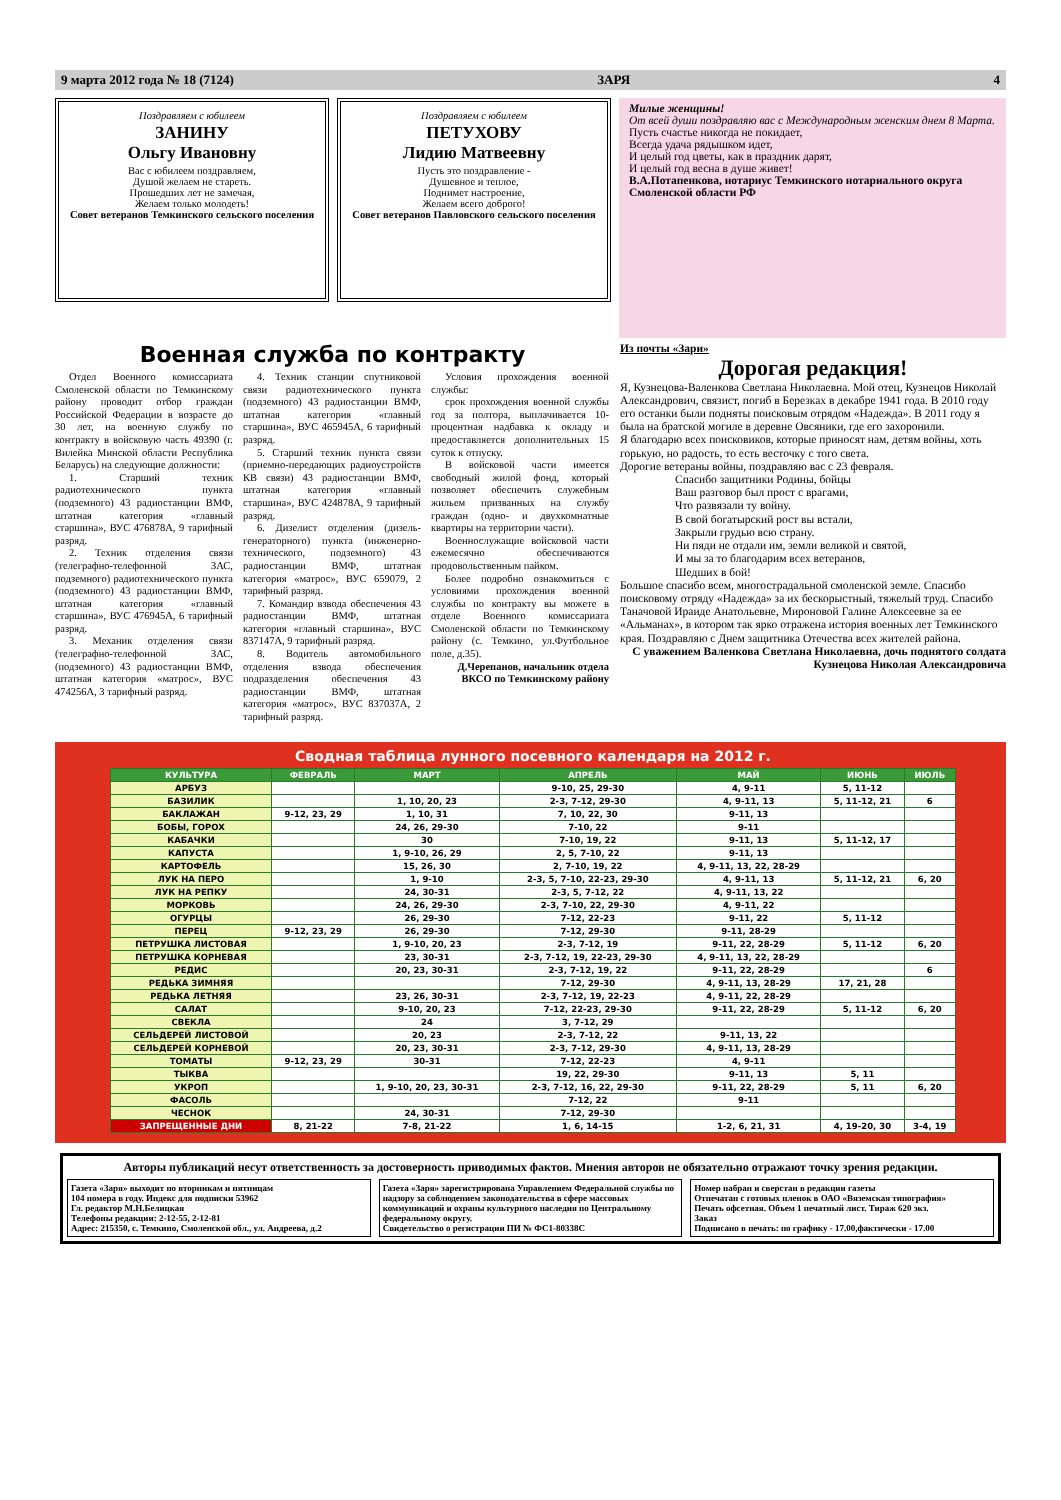9 марта 2012 года № 18 (7124) ЗАРЯ 4
Поздравляем с юбилеем
ЗАНИНУ
Ольгу Ивановну
Вас с юбилеем поздравляем,
Душой желаем не стареть.
Прошедших лет не замечая,
Желаем только молодеть!
Совет ветеранов Темкинского сельского поселения
Поздравляем с юбилеем
ПЕТУХОВУ
Лидию Матвеевну
Пусть это поздравление -
Душевное и теплое,
Поднимет настроение,
Желаем всего доброго!
Совет ветеранов Павловского сельского поселения
Милые женщины!
От всей души поздравляю вас с Международным женским днем 8 Марта.
Пусть счастье никогда не покидает,
Всегда удача рядышком идет,
И целый год цветы, как в праздник дарят,
И целый год весна в душе живет!
В.А.Потапенкова, нотариус Темкинского нотариального округа Смоленской области РФ
Военная служба по контракту
Отдел Военного комиссариата Смоленской области по Темкинскому району проводит отбор граждан Российской Федерации в возрасте до 30 лет, на военную службу по контракту в войсковую часть 49390 (г. Вилейка Минской области Республика Беларусь) на следующие должности:
1. Старший техник радиотехнического пункта (подземного) 43 радиостанции ВМФ, штатная категория «главный старшина», ВУС 476878А, 9 тарифный разряд.
2. Техник отделения связи (телеграфно-телефонной ЗАС, подземного) радиотехнического пункта (подземного) 43 радиостанции ВМФ, штатная категория «главный старшина», ВУС 476945А, 6 тарифный разряд.
3. Механик отделения связи (телеграфно-телефонной ЗАС, (подземного) 43 радиостанции ВМФ, штатная категория «матрос», ВУС 474256А, 3 тарифный разряд.
4. Техник станции спутниковой связи радиотехнического пункта (подземного) 43 радиостанции ВМФ, штатная категория «главный старшина», ВУС 465945А, 6 тарифный разряд.
5. Старший техник пункта связи (приемно-передающих радиоустройств КВ связи) 43 радиостанции ВМФ, штатная категория «главный старшина», ВУС 424878А, 9 тарифный разряд.
6. Дизелист отделения (дизель-генераторного) пункта (инженерно-технического, подземного) 43 радиостанции ВМФ, штатная категория «матрос», ВУС 659079, 2 тарифный разряд.
7. Командир взвода обеспечения 43 радиостанции ВМФ, штатная категория «главный старшина», ВУС 837147А, 9 тарифный разряд.
8. Водитель автомобильного отделения взвода обеспечения подразделения обеспечения 43 радиостанции ВМФ, штатная категория «матрос», ВУС 837037А, 2 тарифный разряд.
Условия прохождения военной службы:
срок прохождения военной службы год за полтора, выплачивается 10-процентная надбавка к окладу и предоставляется дополнительных 15 суток к отпуску.
В войсковой части имеется свободный жилой фонд, который позволяет обеспечить служебным жильем призванных на службу граждан (одно- и двухкомнатные квартиры на территории части).
Военнослужащие войсковой части ежемесячно обеспечиваются продовольственным пайком.
Более подробно ознакомиться с условиями прохождения военной службы по контракту вы можете в отделе Военного комиссариата Смоленской области по Темкинскому району (с. Темкино, ул.Футбольное поле, д.35).
Д.Черепанов, начальник отдела ВКСО по Темкинскому району
Из почты «Зари»
Дорогая редакция!
Я, Кузнецова-Валенкова Светлана Николаевна. Мой отец, Кузнецов Николай Александрович, связист, погиб в Березках в декабре 1941 года. В 2010 году его останки были подняты поисковым отрядом «Надежда». В 2011 году я была на братской могиле в деревне Овсяники, где его захоронили.
Я благодарю всех поисковиков, которые приносят нам, детям войны, хоть горькую, но радость, то есть весточку с того света.
Дорогие ветераны войны, поздравляю вас с 23 февраля.
Спасибо защитники Родины, бойцы
Ваш разговор был прост с врагами,
Что развязали ту войну.
В свой богатырский рост вы встали,
Закрыли грудью всю страну.
Ни пяди не отдали им, земли великой и святой,
И мы за то благодарим всех ветеранов,
Шедших в бой!
Большое спасибо всем, многострадальной смоленской земле. Спасибо поисковому отряду «Надежда» за их бескорыстный, тяжелый труд. Спасибо Таначовой Ираиде Анатольевне, Мироновой Галине Алексеевне за ее «Альманах», в котором так ярко отражена история военных лет Темкинского края. Поздравляю с Днем защитника Отечества всех жителей района.
С уважением Валенкова Светлана Николаевна, дочь поднятого солдата Кузнецова Николая Александровича
Сводная таблица лунного посевного календаря на 2012 г.
| КУЛЬТУРА | ФЕВРАЛЬ | МАРТ | АПРЕЛЬ | МАЙ | ИЮНЬ | ИЮЛЬ |
| --- | --- | --- | --- | --- | --- | --- |
| АРБУЗ | | | 9-10, 25, 29-30 | 4, 9-11 | 5, 11-12 | |
| БАЗИЛИК | | 1, 10, 20, 23 | 2-3, 7-12, 29-30 | 4, 9-11, 13 | 5, 11-12, 21 | 6 |
| БАКЛАЖАН | 9-12, 23, 29 | 1, 10, 31 | 7, 10, 22, 30 | 9-11, 13 | | |
| БОБЫ, ГОРОХ | | 24, 26, 29-30 | 7-10, 22 | 9-11 | | |
| КАБАЧКИ | | 30 | 7-10, 19, 22 | 9-11, 13 | 5, 11-12, 17 | |
| КАПУСТА | | 1, 9-10, 26, 29 | 2, 5, 7-10, 22 | 9-11, 13 | | |
| КАРТОФЕЛЬ | | 15, 26, 30 | 2, 7-10, 19, 22 | 4, 9-11, 13, 22, 28-29 | | |
| ЛУК НА ПЕРО | | 1, 9-10 | 2-3, 5, 7-10, 22-23, 29-30 | 4, 9-11, 13 | 5, 11-12, 21 | 6, 20 |
| ЛУК НА РЕПКУ | | 24, 30-31 | 2-3, 5, 7-12, 22 | 4, 9-11, 13, 22 | | |
| МОРКОВЬ | | 24, 26, 29-30 | 2-3, 7-10, 22, 29-30 | 4, 9-11, 22 | | |
| ОГУРЦЫ | | 26, 29-30 | 7-12, 22-23 | 9-11, 22 | 5, 11-12 | |
| ПЕРЕЦ | 9-12, 23, 29 | 26, 29-30 | 7-12, 29-30 | 9-11, 28-29 | | |
| ПЕТРУШКА ЛИСТОВАЯ | | 1, 9-10, 20, 23 | 2-3, 7-12, 19 | 9-11, 22, 28-29 | 5, 11-12 | 6, 20 |
| ПЕТРУШКА КОРНЕВАЯ | | 23, 30-31 | 2-3, 7-12, 19, 22-23, 29-30 | 4, 9-11, 13, 22, 28-29 | | |
| РЕДИС | | 20, 23, 30-31 | 2-3, 7-12, 19, 22 | 9-11, 22, 28-29 | | 6 |
| РЕДЬКА ЗИМНЯЯ | | | 7-12, 29-30 | 4, 9-11, 13, 28-29 | 17, 21, 28 | |
| РЕДЬКА ЛЕТНЯЯ | | 23, 26, 30-31 | 2-3, 7-12, 19, 22-23 | 4, 9-11, 22, 28-29 | | |
| САЛАТ | | 9-10, 20, 23 | 7-12, 22-23, 29-30 | 9-11, 22, 28-29 | 5, 11-12 | 6, 20 |
| СВЕКЛА | | 24 | 3, 7-12, 29 | | | |
| СЕЛЬДЕРЕЙ ЛИСТОВОЙ | | 20, 23 | 2-3, 7-12, 22 | 9-11, 13, 22 | | |
| СЕЛЬДЕРЕЙ КОРНЕВОЙ | | 20, 23, 30-31 | 2-3, 7-12, 29-30 | 4, 9-11, 13, 28-29 | | |
| ТОМАТЫ | 9-12, 23, 29 | 30-31 | 7-12, 22-23 | 4, 9-11 | | |
| ТЫКВА | | | 19, 22, 29-30 | 9-11, 13 | 5, 11 | |
| УКРОП | | 1, 9-10, 20, 23, 30-31 | 2-3, 7-12, 16, 22, 29-30 | 9-11, 22, 28-29 | 5, 11 | 6, 20 |
| ФАСОЛЬ | | | 7-12, 22 | 9-11 | | |
| ЧЕСНОК | | 24, 30-31 | 7-12, 29-30 | | | |
| ЗАПРЕЩЕННЫЕ ДНИ | 8, 21-22 | 7-8, 21-22 | 1, 6, 14-15 | 1-2, 6, 21, 31 | 4, 19-20, 30 | 3-4, 19 |
Авторы публикаций несут ответственность за достоверность приводимых фактов. Мнения авторов не обязательно отражают точку зрения редакции.
Газета «Заря» выходит по вторникам и пятницам
104 номера в году. Индекс для подписки 53962
Гл. редактор М.Н.Белицкая
Телефоны редакции: 2-12-55, 2-12-81
Адрес: 215350, с. Темкино, Смоленской обл., ул. Андреева, д.2
Газета «Заря» зарегистрирована Управлением Федеральной службы по надзору за соблюдением законодательства в сфере массовых коммуникаций и охраны культурного наследия по Центральному федеральному округу.
Свидетельство о регистрации ПИ № ФС1-80338С
Номер набран и сверстан в редакции газеты
Отпечатан с готовых пленок в ОАО «Вяземская типография»
Печать офсетная. Объем 1 печатный лист. Тираж 620 экз.
Заказ
Подписано в печать: по графику - 17.00,фактически - 17.00